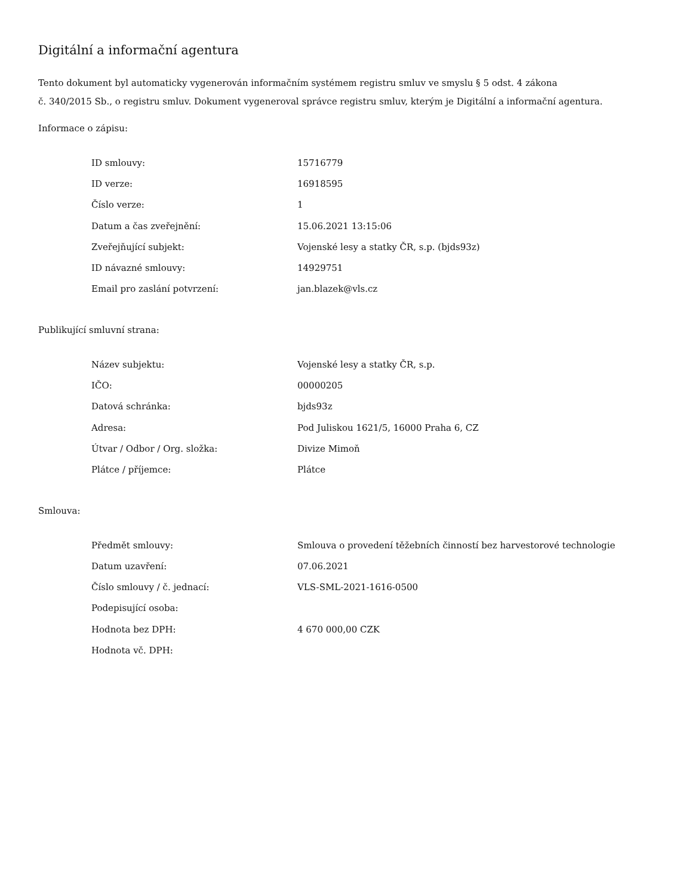Digitální a informační agentura
Tento dokument byl automaticky vygenerován informačním systémem registru smluv ve smyslu § 5 odst. 4 zákona
č. 340/2015 Sb., o registru smluv. Dokument vygeneroval správce registru smluv, kterým je Digitální a informační agentura.
Informace o zápisu:
| ID smlouvy: | 15716779 |
| ID verze: | 16918595 |
| Číslo verze: | 1 |
| Datum a čas zveřejnění: | 15.06.2021 13:15:06 |
| Zveřejňující subjekt: | Vojenské lesy a statky ČR, s.p. (bjds93z) |
| ID návazné smlouvy: | 14929751 |
| Email pro zaslání potvrzení: | jan.blazek@vls.cz |
Publikující smluvní strana:
| Název subjektu: | Vojenské lesy a statky ČR, s.p. |
| IČO: | 00000205 |
| Datová schránka: | bjds93z |
| Adresa: | Pod Juliskou 1621/5, 16000 Praha 6, CZ |
| Útvar / Odbor / Org. složka: | Divize Mimoň |
| Plátce / příjemce: | Plátce |
Smlouva:
| Předmět smlouvy: | Smlouva o provedení těžebních činností bez harvestorové technologie |
| Datum uzavření: | 07.06.2021 |
| Číslo smlouvy / č. jednací: | VLS-SML-2021-1616-0500 |
| Podepisující osoba: | |
| Hodnota bez DPH: | 4 670 000,00 CZK |
| Hodnota vč. DPH: | |